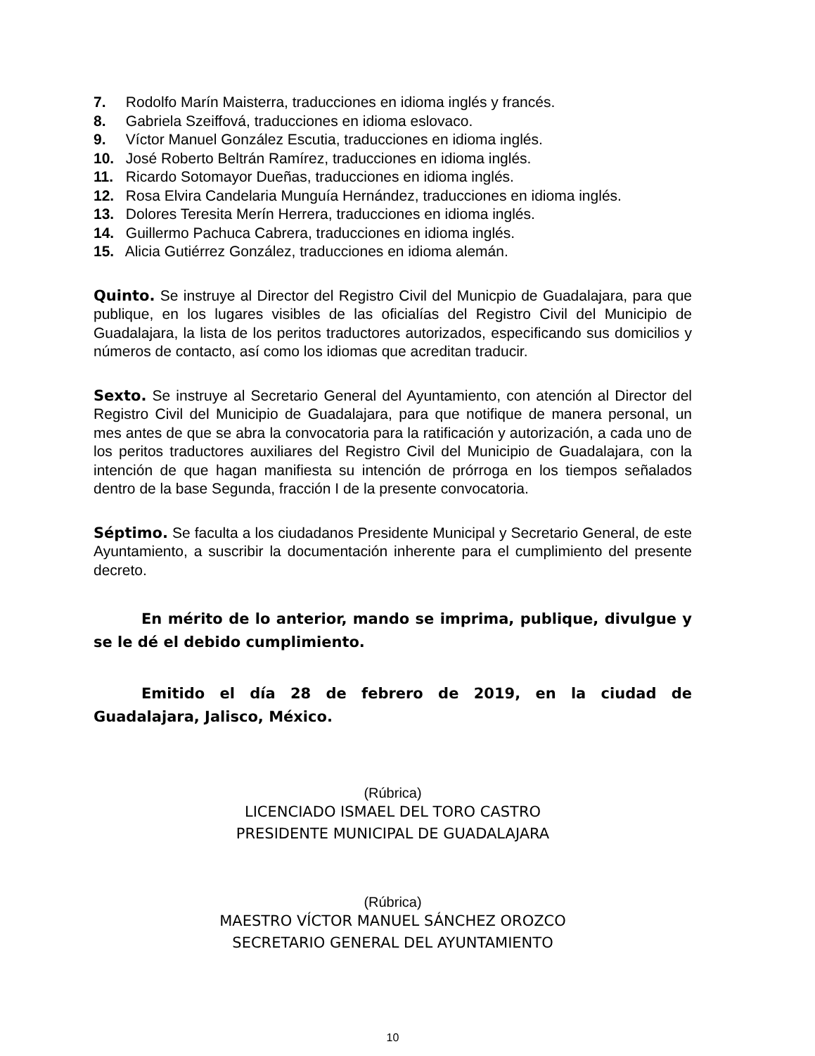7. Rodolfo Marín Maisterra, traducciones en idioma inglés y francés.
8. Gabriela Szeiffová, traducciones en idioma eslovaco.
9. Víctor Manuel González Escutia, traducciones en idioma inglés.
10. José Roberto Beltrán Ramírez, traducciones en idioma inglés.
11. Ricardo Sotomayor Dueñas, traducciones en idioma inglés.
12. Rosa Elvira Candelaria Munguía Hernández, traducciones en idioma inglés.
13. Dolores Teresita Merín Herrera, traducciones en idioma inglés.
14. Guillermo Pachuca Cabrera, traducciones en idioma inglés.
15. Alicia Gutiérrez González, traducciones en idioma alemán.
Quinto. Se instruye al Director del Registro Civil del Municpio de Guadalajara, para que publique, en los lugares visibles de las oficialías del Registro Civil del Municipio de Guadalajara, la lista de los peritos traductores autorizados, especificando sus domicilios y números de contacto, así como los idiomas que acreditan traducir.
Sexto. Se instruye al Secretario General del Ayuntamiento, con atención al Director del Registro Civil del Municipio de Guadalajara, para que notifique de manera personal, un mes antes de que se abra la convocatoria para la ratificación y autorización, a cada uno de los peritos traductores auxiliares del Registro Civil del Municipio de Guadalajara, con la intención de que hagan manifiesta su intención de prórroga en los tiempos señalados dentro de la base Segunda, fracción I de la presente convocatoria.
Séptimo. Se faculta a los ciudadanos Presidente Municipal y Secretario General, de este Ayuntamiento, a suscribir la documentación inherente para el cumplimiento del presente decreto.
En mérito de lo anterior, mando se imprima, publique, divulgue y se le dé el debido cumplimiento.
Emitido el día 28 de febrero de 2019, en la ciudad de Guadalajara, Jalisco, México.
(Rúbrica)
LICENCIADO ISMAEL DEL TORO CASTRO
PRESIDENTE MUNICIPAL DE GUADALAJARA
(Rúbrica)
MAESTRO VÍCTOR MANUEL SÁNCHEZ OROZCO
SECRETARIO GENERAL DEL AYUNTAMIENTO
10